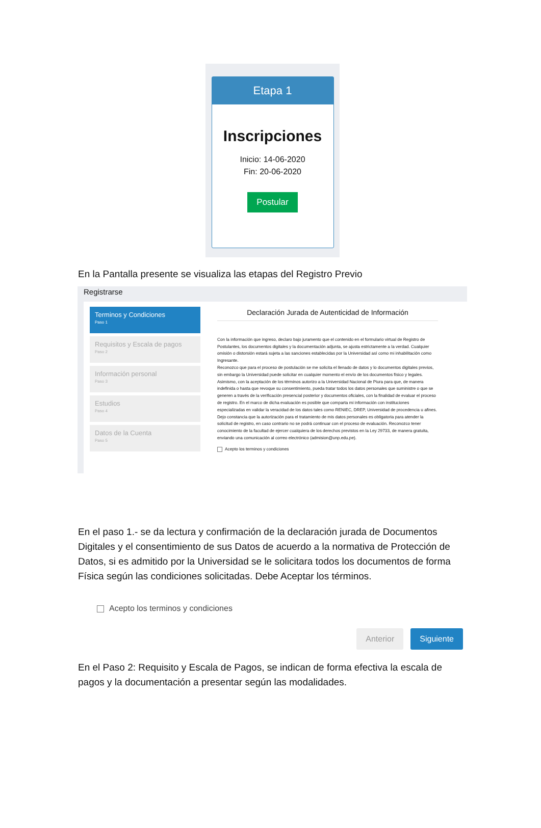Etapa 1
Inscripciones
Inicio: 14-06-2020
Fin: 20-06-2020
Postular
En la Pantalla presente se visualiza las etapas del Registro Previo
Registrarse
Terminos y Condiciones
Paso 1
Requisitos y Escala de pagos
Paso 2
Información personal
Paso 3
Estudios
Paso 4
Datos de la Cuenta
Paso 5
Declaración Jurada de Autenticidad de Información
Con la información que ingreso, declaro bajo juramento que el contenido en el formulario virtual de Registro de Postulantes, los documentos digitales y la documentación adjunta, se ajusta estrictamente a la verdad. Cualquier omisión o distorsión estará sujeta a las sanciones establecidas por la Universidad así como mi inhabilitación como Ingresante.
Reconozco que para el proceso de postulación se me solicita el llenado de datos y lo documentos digitales previos, sin embargo la Universidad puede solicitar en cualquier momento el envío de los documentos físico y legales.
Asimismo, con la aceptación de los términos autorizo a la Universidad Nacional de Piura para que, de manera indefinida o hasta que revoque su consentimiento, pueda tratar todos los datos personales que suministre o que se generen a través de la verificación presencial posterior y documentos oficiales, con la finalidad de evaluar el proceso de registro. En el marco de dicha evaluación es posible que comparta mi información con instituciones especializadas en validar la veracidad de los datos tales como RENIEC, DREP, Universidad de procedencia u afines. Dejo constancia que la autorización para el tratamiento de mis datos personales es obligatoria para atender la solicitud de registro, en caso contrario no se podrá continuar con el proceso de evaluación. Reconozco tener conocimiento de la facultad de ejercer cualquiera de los derechos previstos en la Ley 29733, de manera gratuita, enviando una comunicación al correo electrónico (admision@unp.edu.pe).
Acepto los terminos y condiciones
En el paso 1.- se da lectura y confirmación de la declaración jurada de Documentos Digitales y el consentimiento de sus Datos de acuerdo a la normativa de Protección de Datos, si es admitido por la Universidad se le solicitara todos los documentos de forma Física según las condiciones solicitadas. Debe Aceptar los términos.
Acepto los terminos y condiciones
Anterior Siguiente
En el Paso 2: Requisito y Escala de Pagos, se indican de forma efectiva la escala de pagos y la documentación a presentar según las modalidades.